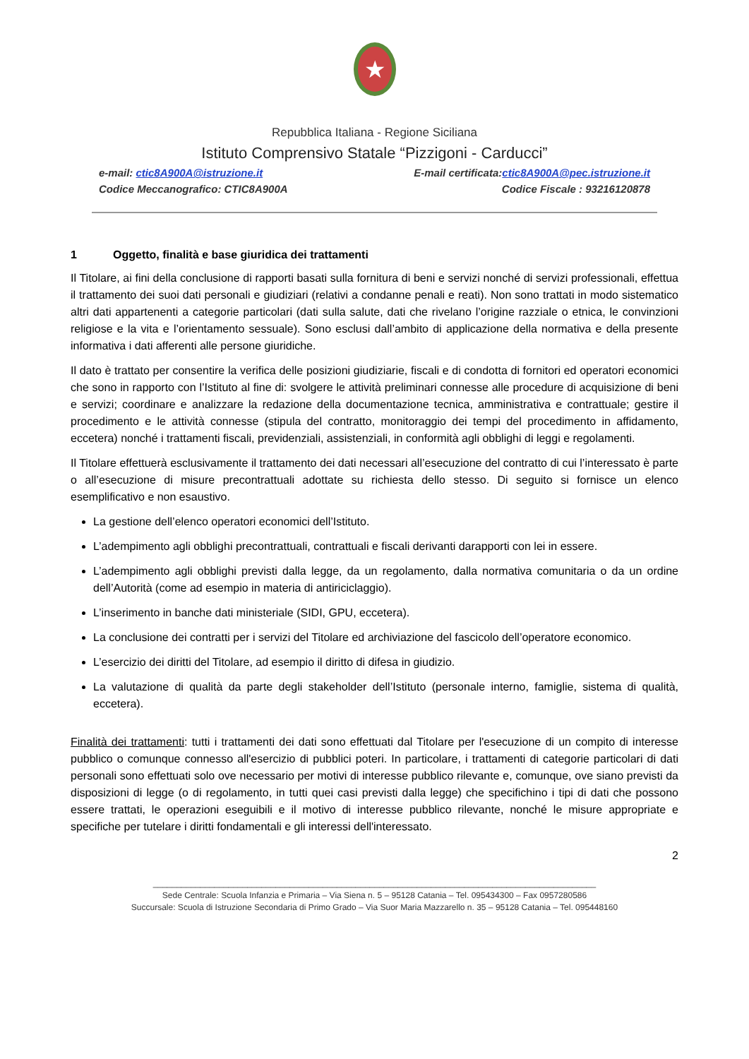★
Repubblica Italiana - Regione Siciliana
Istituto Comprensivo Statale “Pizzigoni - Carducci”
e-mail: ctic8A900A@istruzione.it E-mail certificata:ctic8A900A@pec.istruzione.it
Codice Meccanografico: CTIC8A900A Codice Fiscale : 93216120878
1 Oggetto, finalità e base giuridica dei trattamenti
Il Titolare, ai fini della conclusione di rapporti basati sulla fornitura di beni e servizi nonché di servizi professionali, effettua il trattamento dei suoi dati personali e giudiziari (relativi a condanne penali e reati). Non sono trattati in modo sistematico altri dati appartenenti a categorie particolari (dati sulla salute, dati che rivelano l’origine razziale o etnica, le convinzioni religiose e la vita e l’orientamento sessuale). Sono esclusi dall’ambito di applicazione della normativa e della presente informativa i dati afferenti alle persone giuridiche.
Il dato è trattato per consentire la verifica delle posizioni giudiziarie, fiscali e di condotta di fornitori ed operatori economici che sono in rapporto con l’Istituto al fine di: svolgere le attività preliminari connesse alle procedure di acquisizione di beni e servizi; coordinare e analizzare la redazione della documentazione tecnica, amministrativa e contrattuale; gestire il procedimento e le attività connesse (stipula del contratto, monitoraggio dei tempi del procedimento in affidamento, eccetera) nonché i trattamenti fiscali, previdenziali, assistenziali, in conformità agli obblighi di leggi e regolamenti.
Il Titolare effettuerà esclusivamente il trattamento dei dati necessari all’esecuzione del contratto di cui l’interessato è parte o all’esecuzione di misure precontrattuali adottate su richiesta dello stesso. Di seguito si fornisce un elenco esemplificativo e non esaustivo.
La gestione dell’elenco operatori economici dell’Istituto.
L’adempimento agli obblighi precontrattuali, contrattuali e fiscali derivanti darapporti con lei in essere.
L’adempimento agli obblighi previsti dalla legge, da un regolamento, dalla normativa comunitaria o da un ordine dell’Autorità (come ad esempio in materia di antiriciclaggio).
L’inserimento in banche dati ministeriale (SIDI, GPU, eccetera).
La conclusione dei contratti per i servizi del Titolare ed archiviazione del fascicolo dell’operatore economico.
L’esercizio dei diritti del Titolare, ad esempio il diritto di difesa in giudizio.
La valutazione di qualità da parte degli stakeholder dell’Istituto (personale interno, famiglie, sistema di qualità, eccetera).
Finalità dei trattamenti: tutti i trattamenti dei dati sono effettuati dal Titolare per l'esecuzione di un compito di interesse pubblico o comunque connesso all'esercizio di pubblici poteri. In particolare, i trattamenti di categorie particolari di dati personali sono effettuati solo ove necessario per motivi di interesse pubblico rilevante e, comunque, ove siano previsti da disposizioni di legge (o di regolamento, in tutti quei casi previsti dalla legge) che specifichino i tipi di dati che possono essere trattati, le operazioni eseguibili e il motivo di interesse pubblico rilevante, nonché le misure appropriate e specifiche per tutelare i diritti fondamentali e gli interessi dell'interessato.
2
______________________________________________________________________________________________
Sede Centrale: Scuola Infanzia e Primaria – Via Siena n. 5 – 95128 Catania – Tel. 095434300 – Fax 0957280586
Succursale: Scuola di Istruzione Secondaria di Primo Grado – Via Suor Maria Mazzarello n. 35 – 95128 Catania – Tel. 095448160